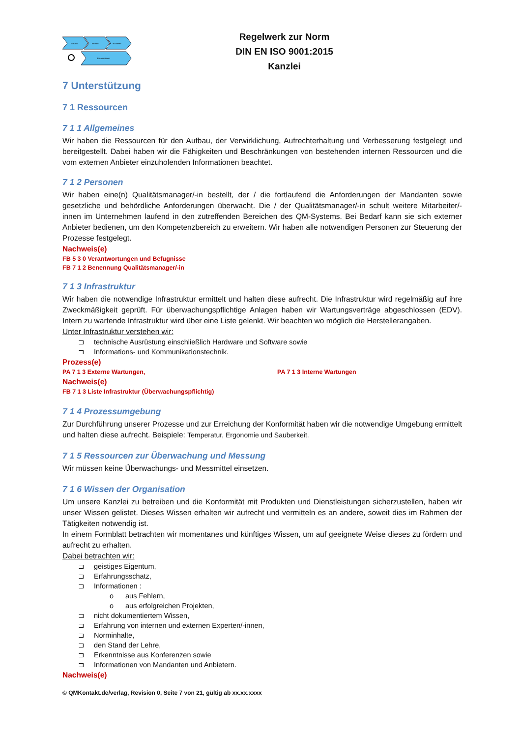schulen
beraten
auditieren
dokumentieren
Regelwerk zur Norm
DIN EN ISO 9001:2015
Kanzlei
7 Unterstützung
7 1 Ressourcen
7 1 1 Allgemeines
Wir haben die Ressourcen für den Aufbau, der Verwirklichung, Aufrechterhaltung und Verbesserung festgelegt und bereitgestellt. Dabei haben wir die Fähigkeiten und Beschränkungen von bestehenden internen Ressourcen und die vom externen Anbieter einzuholenden Informationen beachtet.
7 1 2 Personen
Wir haben eine(n) Qualitätsmanager/-in bestellt, der / die fortlaufend die Anforderungen der Mandanten sowie gesetzliche und behördliche Anforderungen überwacht. Die / der Qualitätsmanager/-in schult weitere Mitarbeiter/-innen im Unternehmen laufend in den zutreffenden Bereichen des QM-Systems. Bei Bedarf kann sie sich externer Anbieter bedienen, um den Kompetenzbereich zu erweitern. Wir haben alle notwendigen Personen zur Steuerung der Prozesse festgelegt.
Nachweis(e)
FB 5 3 0 Verantwortungen und Befugnisse
FB 7 1 2 Benennung Qualitätsmanager/-in
7 1 3 Infrastruktur
Wir haben die notwendige Infrastruktur ermittelt und halten diese aufrecht. Die Infrastruktur wird regelmäßig auf ihre Zweckmäßigkeit geprüft. Für überwachungspflichtige Anlagen haben wir Wartungsverträge abgeschlossen (EDV). Intern zu wartende Infrastruktur wird über eine Liste gelenkt. Wir beachten wo möglich die Herstellerangaben.
Unter Infrastruktur verstehen wir:
⊐ technische Ausrüstung einschließlich Hardware und Software sowie
⊐ Informations- und Kommunikationstechnik.
Prozess(e)
PA 7 1 3 Externe Wartungen, PA 7 1 3 Interne Wartungen
Nachweis(e)
FB 7 1 3 Liste Infrastruktur (Überwachungspflichtig)
7 1 4 Prozessumgebung
Zur Durchführung unserer Prozesse und zur Erreichung der Konformität haben wir die notwendige Umgebung ermittelt und halten diese aufrecht. Beispiele: Temperatur, Ergonomie und Sauberkeit.
7 1 5 Ressourcen zur Überwachung und Messung
Wir müssen keine Überwachungs- und Messmittel einsetzen.
7 1 6 Wissen der Organisation
Um unsere Kanzlei zu betreiben und die Konformität mit Produkten und Dienstleistungen sicherzustellen, haben wir unser Wissen gelistet. Dieses Wissen erhalten wir aufrecht und vermitteln es an andere, soweit dies im Rahmen der Tätigkeiten notwendig ist.
In einem Formblatt betrachten wir momentanes und künftiges Wissen, um auf geeignete Weise dieses zu fördern und aufrecht zu erhalten.
Dabei betrachten wir:
⊐ geistiges Eigentum,
⊐ Erfahrungsschatz,
⊐ Informationen :
o aus Fehlern,
o aus erfolgreichen Projekten,
⊐ nicht dokumentiertem Wissen,
⊐ Erfahrung von internen und externen Experten/-innen,
⊐ Norminhalte,
⊐ den Stand der Lehre,
⊐ Erkenntnisse aus Konferenzen sowie
⊐ Informationen von Mandanten und Anbietern.
Nachweis(e)
© QMKontakt.de/verlag, Revision 0, Seite 7 von 21, gültig ab xx.xx.xxxx